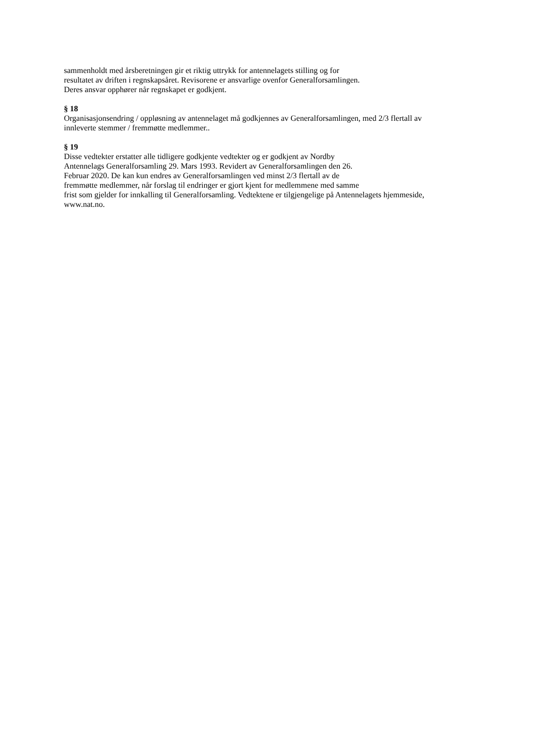sammenholdt med årsberetningen gir et riktig uttrykk for antennelagets stilling og for
resultatet av driften i regnskapsåret. Revisorene er ansvarlige ovenfor Generalforsamlingen.
Deres ansvar opphører når regnskapet er godkjent.
§ 18
Organisasjonsendring / oppløsning av antennelaget må godkjennes av Generalforsamlingen, med 2/3 flertall av
innleverte stemmer / fremmøtte medlemmer..
§ 19
Disse vedtekter erstatter alle tidligere godkjente vedtekter og er godkjent av Nordby
Antennelags Generalforsamling 29. Mars 1993. Revidert av Generalforsamlingen den 26.
Februar 2020. De kan kun endres av Generalforsamlingen ved minst 2/3 flertall av de
fremmøtte medlemmer, når forslag til endringer er gjort kjent for medlemmene med samme
frist som gjelder for innkalling til Generalforsamling. Vedtektene er tilgjengelige på Antennelagets hjemmeside,
www.nat.no.